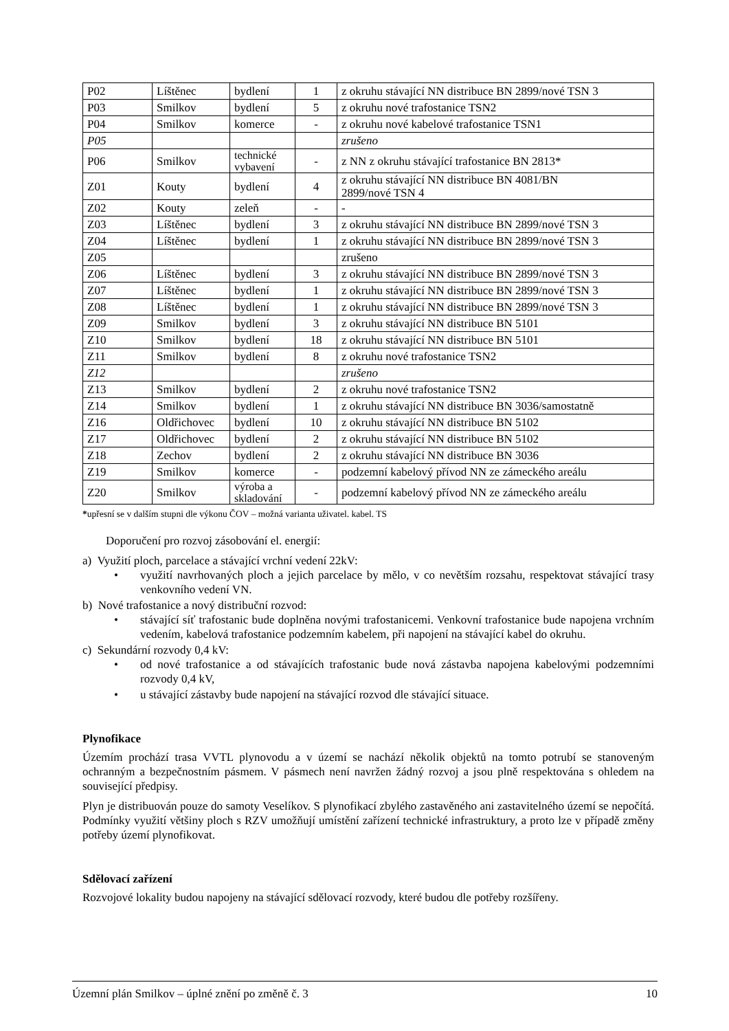| P02 | Líštěnec | bydlení | 1 | z okruhu stávající NN distribuce BN 2899/nové TSN 3 |
| P03 | Smilkov | bydlení | 5 | z okruhu nové trafostanice TSN2 |
| P04 | Smilkov | komerce | - | z okruhu nové kabelové trafostanice TSN1 |
| P05 | | | | zrušeno |
| P06 | Smilkov | technické vybavení | - | z NN z okruhu stávající trafostanice BN 2813* |
| Z01 | Kouty | bydlení | 4 | z okruhu stávající NN distribuce BN 4081/BN 2899/nové TSN 4 |
| Z02 | Kouty | zeleň | - | - |
| Z03 | Líštěnec | bydlení | 3 | z okruhu stávající NN distribuce BN 2899/nové TSN 3 |
| Z04 | Líštěnec | bydlení | 1 | z okruhu stávající NN distribuce BN 2899/nové TSN 3 |
| Z05 | | | | zrušeno |
| Z06 | Líštěnec | bydlení | 3 | z okruhu stávající NN distribuce BN 2899/nové TSN 3 |
| Z07 | Líštěnec | bydlení | 1 | z okruhu stávající NN distribuce BN 2899/nové TSN 3 |
| Z08 | Líštěnec | bydlení | 1 | z okruhu stávající NN distribuce BN 2899/nové TSN 3 |
| Z09 | Smilkov | bydlení | 3 | z okruhu stávající NN distribuce BN 5101 |
| Z10 | Smilkov | bydlení | 18 | z okruhu stávající NN distribuce BN 5101 |
| Z11 | Smilkov | bydlení | 8 | z okruhu nové trafostanice TSN2 |
| Z12 | | | | zrušeno |
| Z13 | Smilkov | bydlení | 2 | z okruhu nové trafostanice TSN2 |
| Z14 | Smilkov | bydlení | 1 | z okruhu stávající NN distribuce BN 3036/samostatně |
| Z16 | Oldřichovec | bydlení | 10 | z okruhu stávající NN distribuce BN 5102 |
| Z17 | Oldřichovec | bydlení | 2 | z okruhu stávající NN distribuce BN 5102 |
| Z18 | Zechov | bydlení | 2 | z okruhu stávající NN distribuce BN 3036 |
| Z19 | Smilkov | komerce | - | podzemní kabelový přívod NN ze zámeckého areálu |
| Z20 | Smilkov | výroba a skladování | - | podzemní kabelový přívod NN ze zámeckého areálu |
*upřesní se v dalším stupni dle výkonu ČOV – možná varianta uživatel. kabel. TS
Doporučení pro rozvoj zásobování el. energií:
a) Využití ploch, parcelace a stávající vrchní vedení 22kV:
• využití navrhovaných ploch a jejich parcelace by mělo, v co nevětším rozsahu, respektovat stávající trasy venkovního vedení VN.
b) Nové trafostanice a nový distribuční rozvod:
• stávající síť trafostanic bude doplněna novými trafostanicemi. Venkovní trafostanice bude napojena vrchním vedením, kabelová trafostanice podzemním kabelem, při napojení na stávající kabel do okruhu.
c) Sekundární rozvody 0,4 kV:
• od nové trafostanice a od stávajících trafostanic bude nová zástavba napojena kabelovými podzemními rozvody 0,4 kV,
• u stávající zástavby bude napojení na stávající rozvod dle stávající situace.
Plynofikace
Územím prochází trasa VVTL plynovodu a v území se nachází několik objektů na tomto potrubí se stanoveným ochranným a bezpečnostním pásmem. V pásmech není navržen žádný rozvoj a jsou plně respektována s ohledem na související předpisy.
Plyn je distribuován pouze do samoty Veselíkov. S plynofikací zbylého zastavěného ani zastavitelného území se nepočítá. Podmínky využití většiny ploch s RZV umožňují umístění zařízení technické infrastruktury, a proto lze v případě změny potřeby území plynofikovat.
Sdělovací zařízení
Rozvojové lokality budou napojeny na stávající sdělovací rozvody, které budou dle potřeby rozšířeny.
Územní plán Smilkov – úplné znění po změně č. 3 10